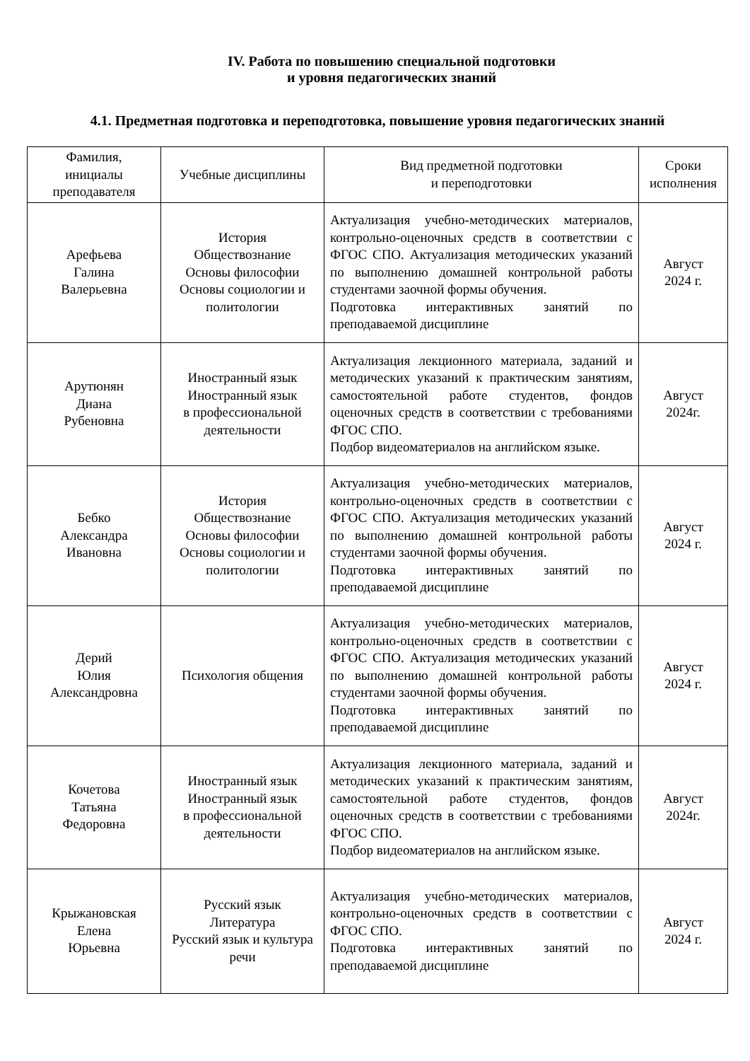IV. Работа по повышению специальной подготовки
и уровня педагогических знаний
4.1. Предметная подготовка и переподготовка, повышение уровня педагогических знаний
| Фамилия, инициалы преподавателя | Учебные дисциплины | Вид предметной подготовки и переподготовки | Сроки исполнения |
| --- | --- | --- | --- |
| Арефьева Галина Валерьевна | История Обществознание Основы философии Основы социологии и политологии | Актуализация учебно-методических материалов, контрольно-оценочных средств в соответствии с ФГОС СПО. Актуализация методических указаний по выполнению домашней контрольной работы студентами заочной формы обучения. Подготовка интерактивных занятий по преподаваемой дисциплине | Август 2024 г. |
| Арутюнян Диана Рубеновна | Иностранный язык Иностранный язык в профессиональной деятельности | Актуализация лекционного материала, заданий и методических указаний к практическим занятиям, самостоятельной работе студентов, фондов оценочных средств в соответствии с требованиями ФГОС СПО. Подбор видеоматериалов на английском языке. | Август 2024г. |
| Бебко Александра Ивановна | История Обществознание Основы философии Основы социологии и политологии | Актуализация учебно-методических материалов, контрольно-оценочных средств в соответствии с ФГОС СПО. Актуализация методических указаний по выполнению домашней контрольной работы студентами заочной формы обучения. Подготовка интерактивных занятий по преподаваемой дисциплине | Август 2024 г. |
| Дерий Юлия Александровна | Психология общения | Актуализация учебно-методических материалов, контрольно-оценочных средств в соответствии с ФГОС СПО. Актуализация методических указаний по выполнению домашней контрольной работы студентами заочной формы обучения. Подготовка интерактивных занятий по преподаваемой дисциплине | Август 2024 г. |
| Кочетова Татьяна Федоровна | Иностранный язык Иностранный язык в профессиональной деятельности | Актуализация лекционного материала, заданий и методических указаний к практическим занятиям, самостоятельной работе студентов, фондов оценочных средств в соответствии с требованиями ФГОС СПО. Подбор видеоматериалов на английском языке. | Август 2024г. |
| Крыжановская Елена Юрьевна | Русский язык Литература Русский язык и культура речи | Актуализация учебно-методических материалов, контрольно-оценочных средств в соответствии с ФГОС СПО. Подготовка интерактивных занятий по преподаваемой дисциплине | Август 2024 г. |